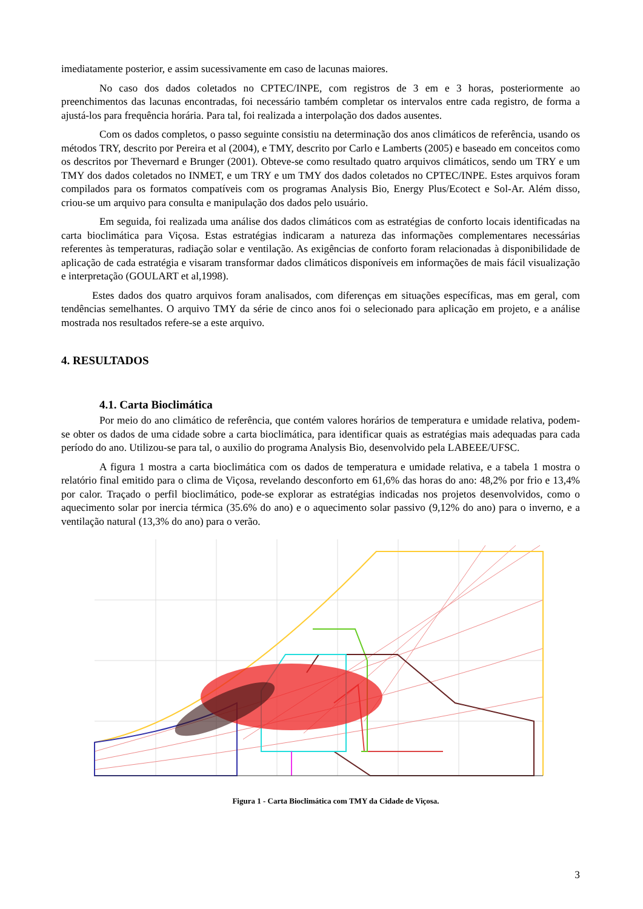imediatamente posterior, e assim sucessivamente em caso de lacunas maiores.
No caso dos dados coletados no CPTEC/INPE, com registros de 3 em e 3 horas, posteriormente ao preenchimentos das lacunas encontradas, foi necessário também completar os intervalos entre cada registro, de forma a ajustá-los para frequência horária. Para tal, foi realizada a interpolação dos dados ausentes.
Com os dados completos, o passo seguinte consistiu na determinação dos anos climáticos de referência, usando os métodos TRY, descrito por Pereira et al (2004), e TMY, descrito por Carlo e Lamberts (2005) e baseado em conceitos como os descritos por Thevernard e Brunger (2001). Obteve-se como resultado quatro arquivos climáticos, sendo um TRY e um TMY dos dados coletados no INMET, e um TRY e um TMY dos dados coletados no CPTEC/INPE. Estes arquivos foram compilados para os formatos compatíveis com os programas Analysis Bio, Energy Plus/Ecotect e Sol-Ar. Além disso, criou-se um arquivo para consulta e manipulação dos dados pelo usuário.
Em seguida, foi realizada uma análise dos dados climáticos com as estratégias de conforto locais identificadas na carta bioclimática para Viçosa. Estas estratégias indicaram a natureza das informações complementares necessárias referentes às temperaturas, radiação solar e ventilação. As exigências de conforto foram relacionadas à disponibilidade de aplicação de cada estratégia e visaram transformar dados climáticos disponíveis em informações de mais fácil visualização e interpretação (GOULART et al,1998).
Estes dados dos quatro arquivos foram analisados, com diferenças em situações específicas, mas em geral, com tendências semelhantes. O arquivo TMY da série de cinco anos foi o selecionado para aplicação em projeto, e a análise mostrada nos resultados refere-se a este arquivo.
4. RESULTADOS
4.1. Carta Bioclimática
Por meio do ano climático de referência, que contém valores horários de temperatura e umidade relativa, podem-se obter os dados de uma cidade sobre a carta bioclimática, para identificar quais as estratégias mais adequadas para cada período do ano. Utilizou-se para tal, o auxilio do programa Analysis Bio, desenvolvido pela LABEEE/UFSC.
A figura 1 mostra a carta bioclimática com os dados de temperatura e umidade relativa, e a tabela 1 mostra o relatório final emitido para o clima de Viçosa, revelando desconforto em 61,6% das horas do ano: 48,2% por frio e 13,4% por calor. Traçado o perfil bioclimático, pode-se explorar as estratégias indicadas nos projetos desenvolvidos, como o aquecimento solar por inercia térmica (35.6% do ano) e o aquecimento solar passivo (9,12% do ano) para o inverno, e a ventilação natural (13,3% do ano) para o verão.
Figura 1 - Carta Bioclimática com TMY da Cidade de Viçosa.
3